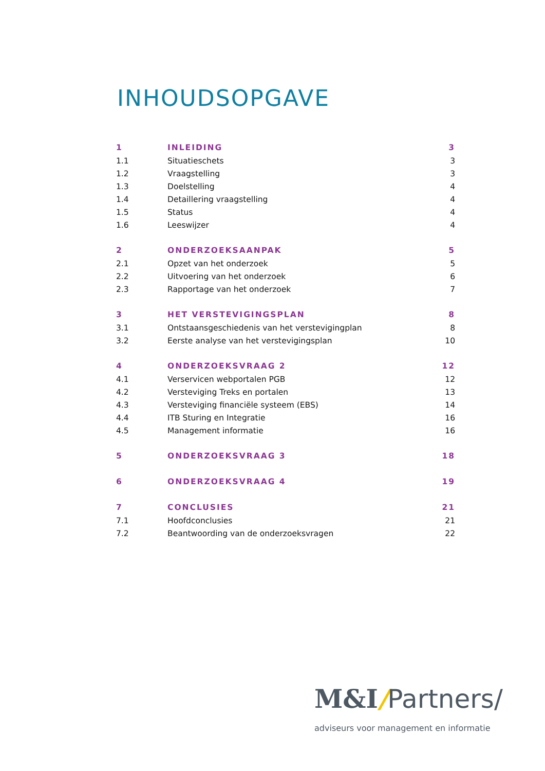INHOUDSOPGAVE
| 1 | INLEIDING | 3 |
| 1.1 | Situatieschets | 3 |
| 1.2 | Vraagstelling | 3 |
| 1.3 | Doelstelling | 4 |
| 1.4 | Detaillering vraagstelling | 4 |
| 1.5 | Status | 4 |
| 1.6 | Leeswijzer | 4 |
| 2 | ONDERZOEKSAANPAK | 5 |
| 2.1 | Opzet van het onderzoek | 5 |
| 2.2 | Uitvoering van het onderzoek | 6 |
| 2.3 | Rapportage van het onderzoek | 7 |
| 3 | HET VERSTEVIGINGSPLAN | 8 |
| 3.1 | Ontstaansgeschiedenis van het verstevigingplan | 8 |
| 3.2 | Eerste analyse van het verstevigingsplan | 10 |
| 4 | ONDERZOEKSVRAAG 2 | 12 |
| 4.1 | Verservicen webportalen PGB | 12 |
| 4.2 | Versteviging Treks en portalen | 13 |
| 4.3 | Versteviging financiële systeem (EBS) | 14 |
| 4.4 | ITB Sturing en Integratie | 16 |
| 4.5 | Management informatie | 16 |
| 5 | ONDERZOEKSVRAAG 3 | 18 |
| 6 | ONDERZOEKSVRAAG 4 | 19 |
| 7 | CONCLUSIES | 21 |
| 7.1 | Hoofdconclusies | 21 |
| 7.2 | Beantwoording van de onderzoeksvragen | 22 |
M&I/Partners/
adviseurs voor management en informatie